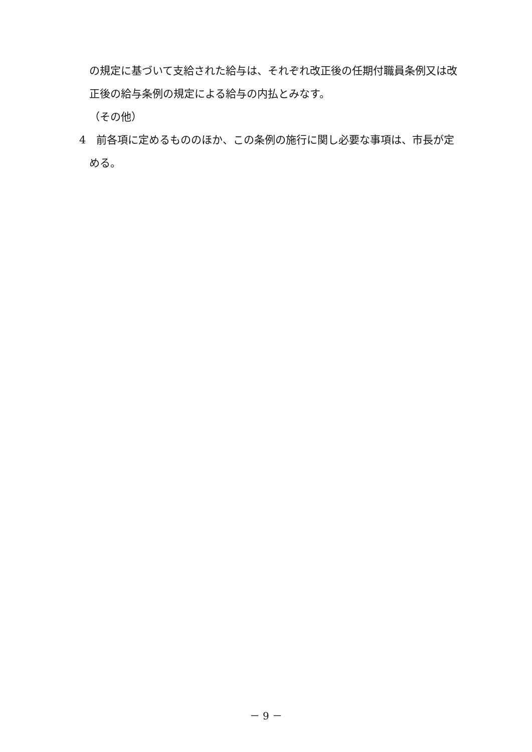の規定に基づいて支給された給与は、それぞれ改正後の任期付職員条例又は改正後の給与条例の規定による給与の内払とみなす。
（その他）
4　前各項に定めるもののほか、この条例の施行に関し必要な事項は、市長が定める。
－ 9 －